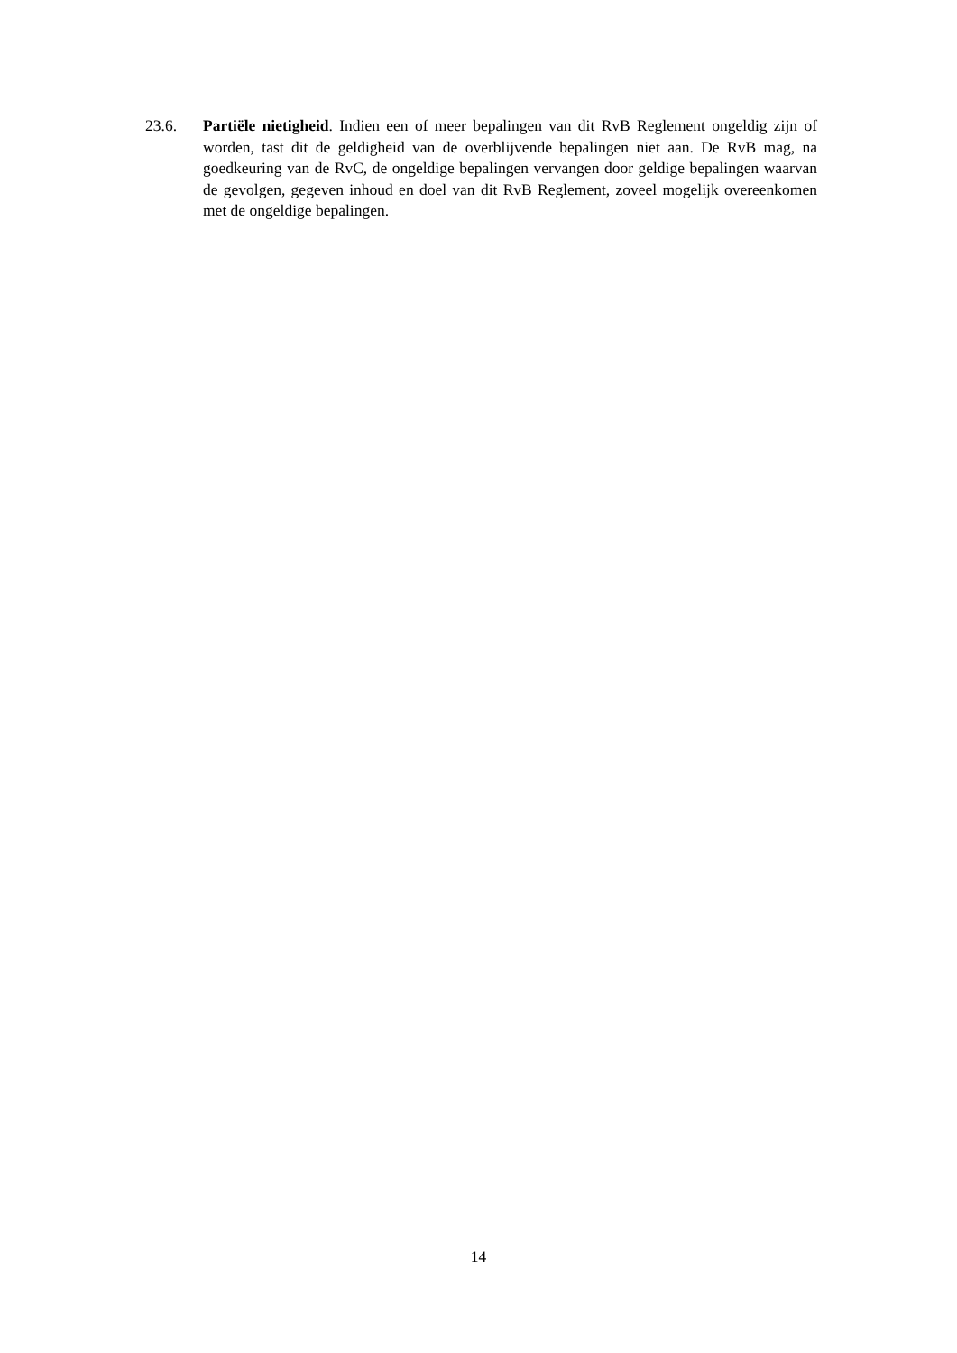23.6. Partiële nietigheid. Indien een of meer bepalingen van dit RvB Reglement ongeldig zijn of worden, tast dit de geldigheid van de overblijvende bepalingen niet aan. De RvB mag, na goedkeuring van de RvC, de ongeldige bepalingen vervangen door geldige bepalingen waarvan de gevolgen, gegeven inhoud en doel van dit RvB Reglement, zoveel mogelijk overeenkomen met de ongeldige bepalingen.
14